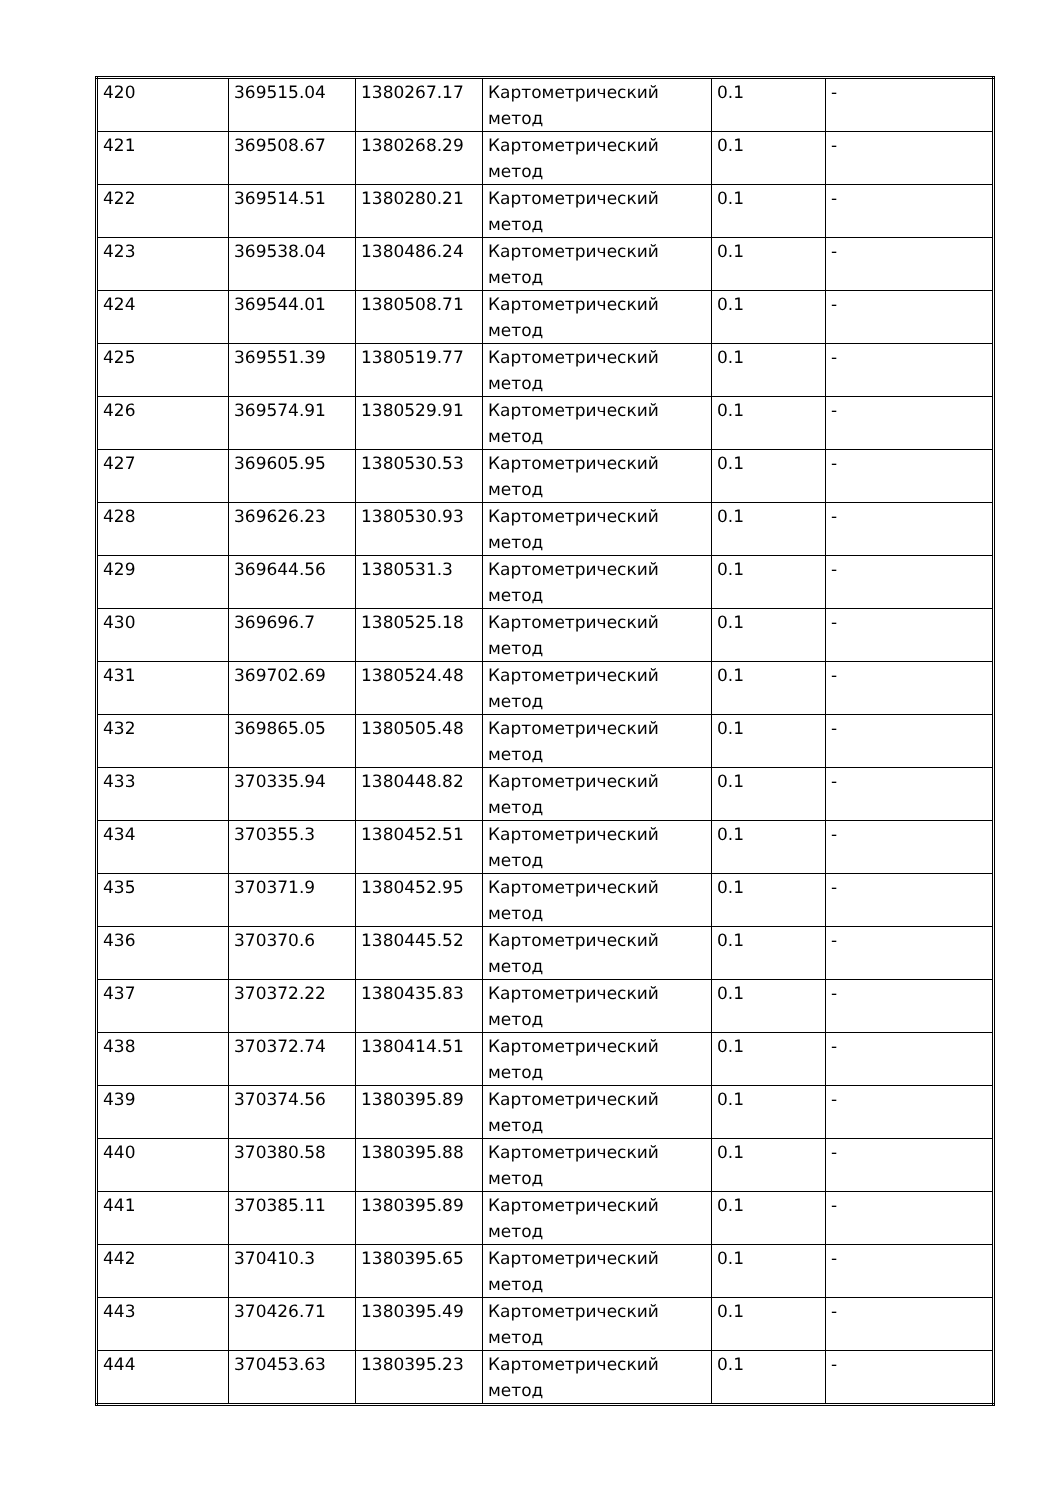| 420 | 369515.04 | 1380267.17 | Картометрический метод | 0.1 | - |
| 421 | 369508.67 | 1380268.29 | Картометрический метод | 0.1 | - |
| 422 | 369514.51 | 1380280.21 | Картометрический метод | 0.1 | - |
| 423 | 369538.04 | 1380486.24 | Картометрический метод | 0.1 | - |
| 424 | 369544.01 | 1380508.71 | Картометрический метод | 0.1 | - |
| 425 | 369551.39 | 1380519.77 | Картометрический метод | 0.1 | - |
| 426 | 369574.91 | 1380529.91 | Картометрический метод | 0.1 | - |
| 427 | 369605.95 | 1380530.53 | Картометрический метод | 0.1 | - |
| 428 | 369626.23 | 1380530.93 | Картометрический метод | 0.1 | - |
| 429 | 369644.56 | 1380531.3 | Картометрический метод | 0.1 | - |
| 430 | 369696.7 | 1380525.18 | Картометрический метод | 0.1 | - |
| 431 | 369702.69 | 1380524.48 | Картометрический метод | 0.1 | - |
| 432 | 369865.05 | 1380505.48 | Картометрический метод | 0.1 | - |
| 433 | 370335.94 | 1380448.82 | Картометрический метод | 0.1 | - |
| 434 | 370355.3 | 1380452.51 | Картометрический метод | 0.1 | - |
| 435 | 370371.9 | 1380452.95 | Картометрический метод | 0.1 | - |
| 436 | 370370.6 | 1380445.52 | Картометрический метод | 0.1 | - |
| 437 | 370372.22 | 1380435.83 | Картометрический метод | 0.1 | - |
| 438 | 370372.74 | 1380414.51 | Картометрический метод | 0.1 | - |
| 439 | 370374.56 | 1380395.89 | Картометрический метод | 0.1 | - |
| 440 | 370380.58 | 1380395.88 | Картометрический метод | 0.1 | - |
| 441 | 370385.11 | 1380395.89 | Картометрический метод | 0.1 | - |
| 442 | 370410.3 | 1380395.65 | Картометрический метод | 0.1 | - |
| 443 | 370426.71 | 1380395.49 | Картометрический метод | 0.1 | - |
| 444 | 370453.63 | 1380395.23 | Картометрический метод | 0.1 | - |